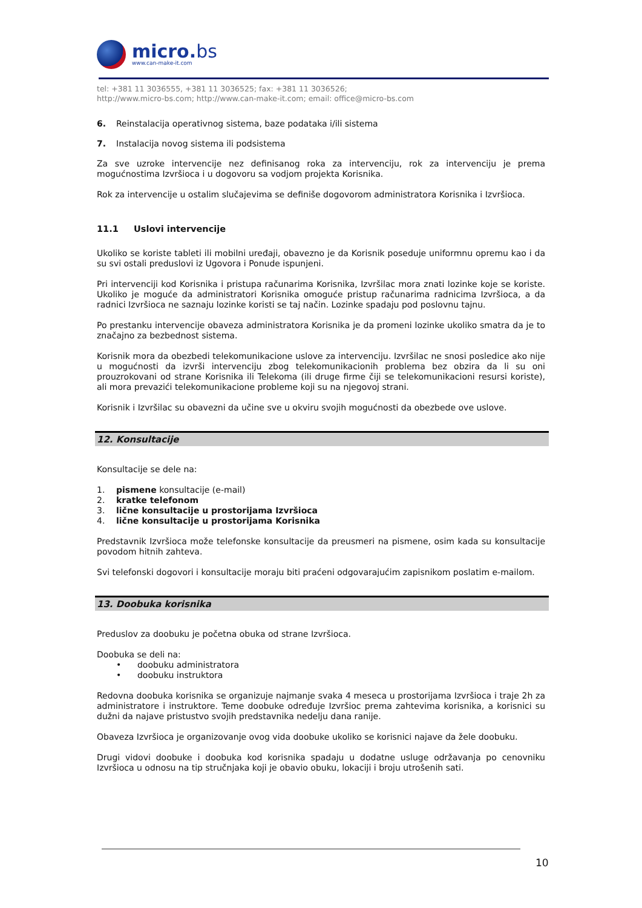micro.bs
www.can-make-it.com
tel: +381 11 3036555, +381 11 3036525; fax: +381 11 3036526;
http://www.micro-bs.com; http://www.can-make-it.com; email: office@micro-bs.com
6. Reinstalacija operativnog sistema, baze podataka i/ili sistema
7. Instalacija novog sistema ili podsistema
Za sve uzroke intervencije nez definisanog roka za intervenciju, rok za intervenciju je prema mogućnostima Izvršioca i u dogovoru sa vodjom projekta Korisnika.
Rok za intervencije u ostalim slučajevima se definiše dogovorom administratora Korisnika i Izvršioca.
11.1 Uslovi intervencije
Ukoliko se koriste tableti ili mobilni uređaji, obavezno je da Korisnik poseduje uniformnu opremu kao i da su svi ostali preduslovi iz Ugovora i Ponude ispunjeni.
Pri intervenciji kod Korisnika i pristupa računarima Korisnika, Izvršilac mora znati lozinke koje se koriste. Ukoliko je moguće da administratori Korisnika omoguće pristup računarima radnicima Izvršioca, a da radnici Izvršioca ne saznaju lozinke koristi se taj način. Lozinke spadaju pod poslovnu tajnu.
Po prestanku intervencije obaveza administratora Korisnika je da promeni lozinke ukoliko smatra da je to značajno za bezbednost sistema.
Korisnik mora da obezbedi telekomunikacione uslove za intervenciju. Izvršilac ne snosi posledice ako nije u mogućnosti da izvrši intervenciju zbog telekomunikacionih problema bez obzira da li su oni prouzrokovani od strane Korisnika ili Telekoma (ili druge firme čiji se telekomunikacioni resursi koriste), ali mora prevazići telekomunikacione probleme koji su na njegovoj strani.
Korisnik i Izvršilac su obavezni da učine sve u okviru svojih mogućnosti da obezbede ove uslove.
12. Konsultacije
Konsultacije se dele na:
1. pismene konsultacije (e-mail)
2. kratke telefonom
3. lične konsultacije u prostorijama Izvršioca
4. lične konsultacije u prostorijama Korisnika
Predstavnik Izvršioca može telefonske konsultacije da preusmeri na pismene, osim kada su konsultacije povodom hitnih zahteva.
Svi telefonski dogovori i konsultacije moraju biti praćeni odgovarajućim zapisnikom poslatim e-mailom.
13. Doobuka korisnika
Preduslov za doobuku je početna obuka od strane Izvršioca.
Doobuka se deli na:
• doobuku administratora
• doobuku instruktora
Redovna doobuka korisnika se organizuje najmanje svaka 4 meseca u prostorijama Izvršioca i traje 2h za administratore i instruktore. Teme doobuke određuje Izvršioc prema zahtevima korisnika, a korisnici su dužni da najave pristustvo svojih predstavnika nedelju dana ranije.
Obaveza Izvršioca je organizovanje ovog vida doobuke ukoliko se korisnici najave da žele doobuku.
Drugi vidovi doobuke i doobuka kod korisnika spadaju u dodatne usluge održavanja po cenovniku Izvršioca u odnosu na tip stručnjaka koji je obavio obuku, lokaciji i broju utrošenih sati.
10